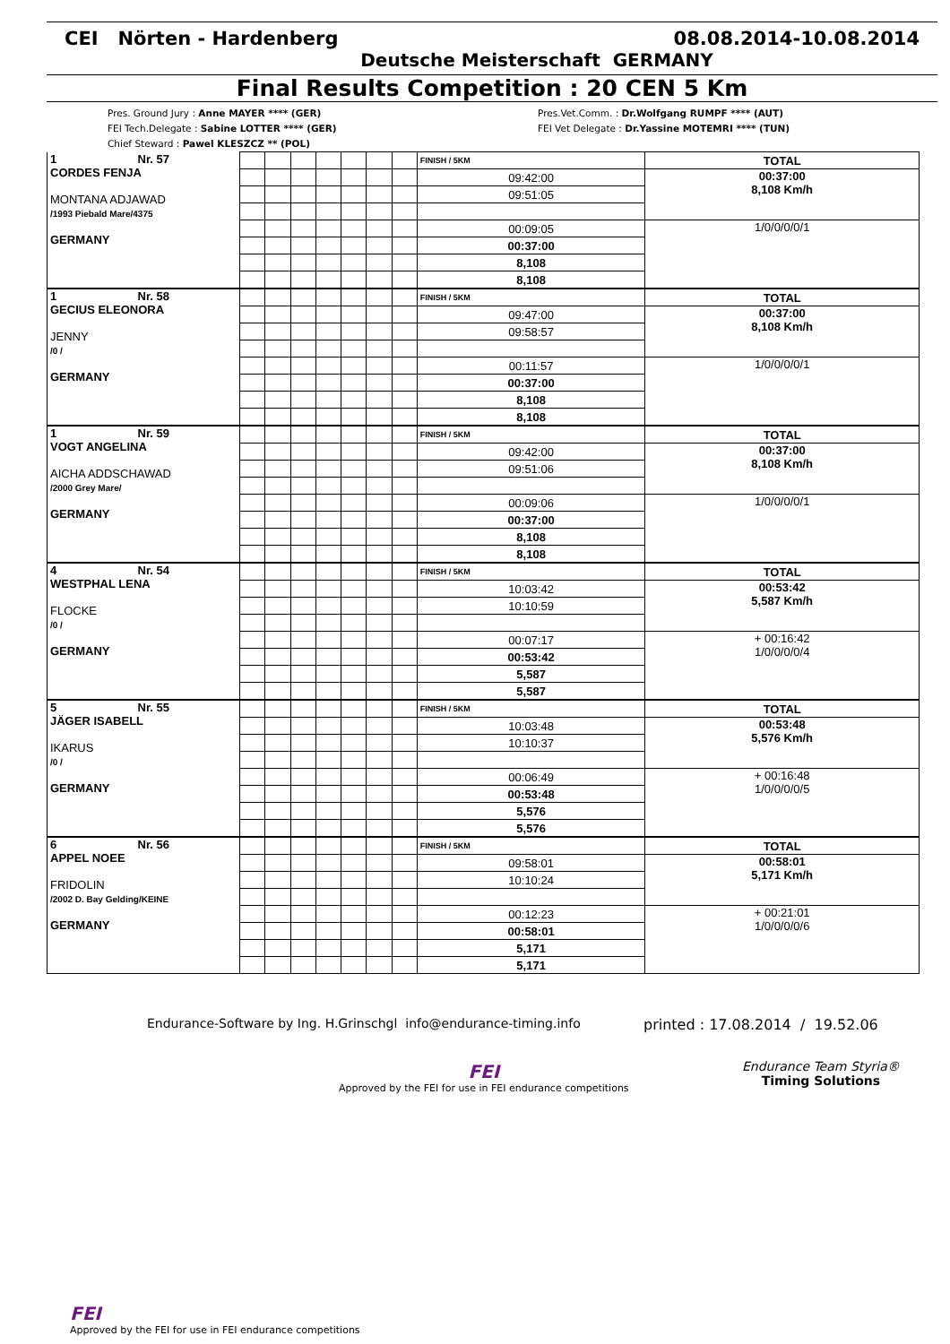CEI Nörten - Hardenberg 08.08.2014-10.08.2014
Deutsche Meisterschaft GERMANY
Final Results Competition : 20 CEN 5 Km
Pres. Ground Jury : Anne MAYER **** (GER)
FEI Tech.Delegate : Sabine LOTTER **** (GER)
Chief Steward : Pawel KLESZCZ ** (POL)
Pres.Vet.Comm. : Dr.Wolfgang RUMPF **** (AUT)
FEI Vet Delegate : Dr.Yassine MOTEMRI **** (TUN)
| 1 Nr. 57 CORDES FENJA MONTANA ADJAWAD /1993 Piebald Mare/4375 GERMANY | | | | | | | | FINISH / 5KM | TOTAL |
| | | | | | | | | 09:42:00 | 00:37:00 8,108 Km/h |
| | | | | | | | | 09:51:05 | |
| | | | | | | | | 00:09:05 | 1/0/0/0/0/1 |
| | | | | | | | | 00:37:00 | |
| | | | | | | | | 8,108 | |
| | | | | | | | | 8,108 | |
| 1 Nr. 58 GECIUS ELEONORA JENNY /0 / GERMANY | | | | | | | | FINISH / 5KM | TOTAL |
| | | | | | | | | 09:47:00 | 00:37:00 8,108 Km/h |
| | | | | | | | | 09:58:57 | |
| | | | | | | | | 00:11:57 | 1/0/0/0/0/1 |
| | | | | | | | | 00:37:00 | |
| | | | | | | | | 8,108 | |
| | | | | | | | | 8,108 | |
| 1 Nr. 59 VOGT ANGELINA AICHA ADDSCHAWAD /2000 Grey Mare/ GERMANY | | | | | | | | FINISH / 5KM | TOTAL |
| | | | | | | | | 09:42:00 | 00:37:00 8,108 Km/h |
| | | | | | | | | 09:51:06 | |
| | | | | | | | | 00:09:06 | 1/0/0/0/0/1 |
| | | | | | | | | 00:37:00 | |
| | | | | | | | | 8,108 | |
| | | | | | | | | 8,108 | |
| 4 Nr. 54 WESTPHAL LENA FLOCKE /0 / GERMANY | | | | | | | | FINISH / 5KM | TOTAL |
| | | | | | | | | 10:03:42 | 00:53:42 5,587 Km/h |
| | | | | | | | | 10:10:59 | |
| | | | | | | | | 00:07:17 | + 00:16:42 1/0/0/0/0/4 |
| | | | | | | | | 00:53:42 | |
| | | | | | | | | 5,587 | |
| | | | | | | | | 5,587 | |
| 5 Nr. 55 JÄGER ISABELL IKARUS /0 / GERMANY | | | | | | | | FINISH / 5KM | TOTAL |
| | | | | | | | | 10:03:48 | 00:53:48 5,576 Km/h |
| | | | | | | | | 10:10:37 | |
| | | | | | | | | 00:06:49 | + 00:16:48 1/0/0/0/0/5 |
| | | | | | | | | 00:53:48 | |
| | | | | | | | | 5,576 | |
| | | | | | | | | 5,576 | |
| 6 Nr. 56 APPEL NOEE FRIDOLIN /2002 D. Bay Gelding/KEINE GERMANY | | | | | | | | FINISH / 5KM | TOTAL |
| | | | | | | | | 09:58:01 | 00:58:01 5,171 Km/h |
| | | | | | | | | 10:10:24 | |
| | | | | | | | | 00:12:23 | + 00:21:01 1/0/0/0/0/6 |
| | | | | | | | | 00:58:01 | |
| | | | | | | | | 5,171 | |
| | | | | | | | | 5,171 | |
Endurance-Software by Ing. H.Grinschgl info@endurance-timing.info
printed : 17.08.2014 / 19.52.06
FEI
Approved by the FEI for use in FEI endurance competitions
Endurance Team Styria®
Timing Solutions
FEI
Approved by the FEI for use in FEI endurance competitions